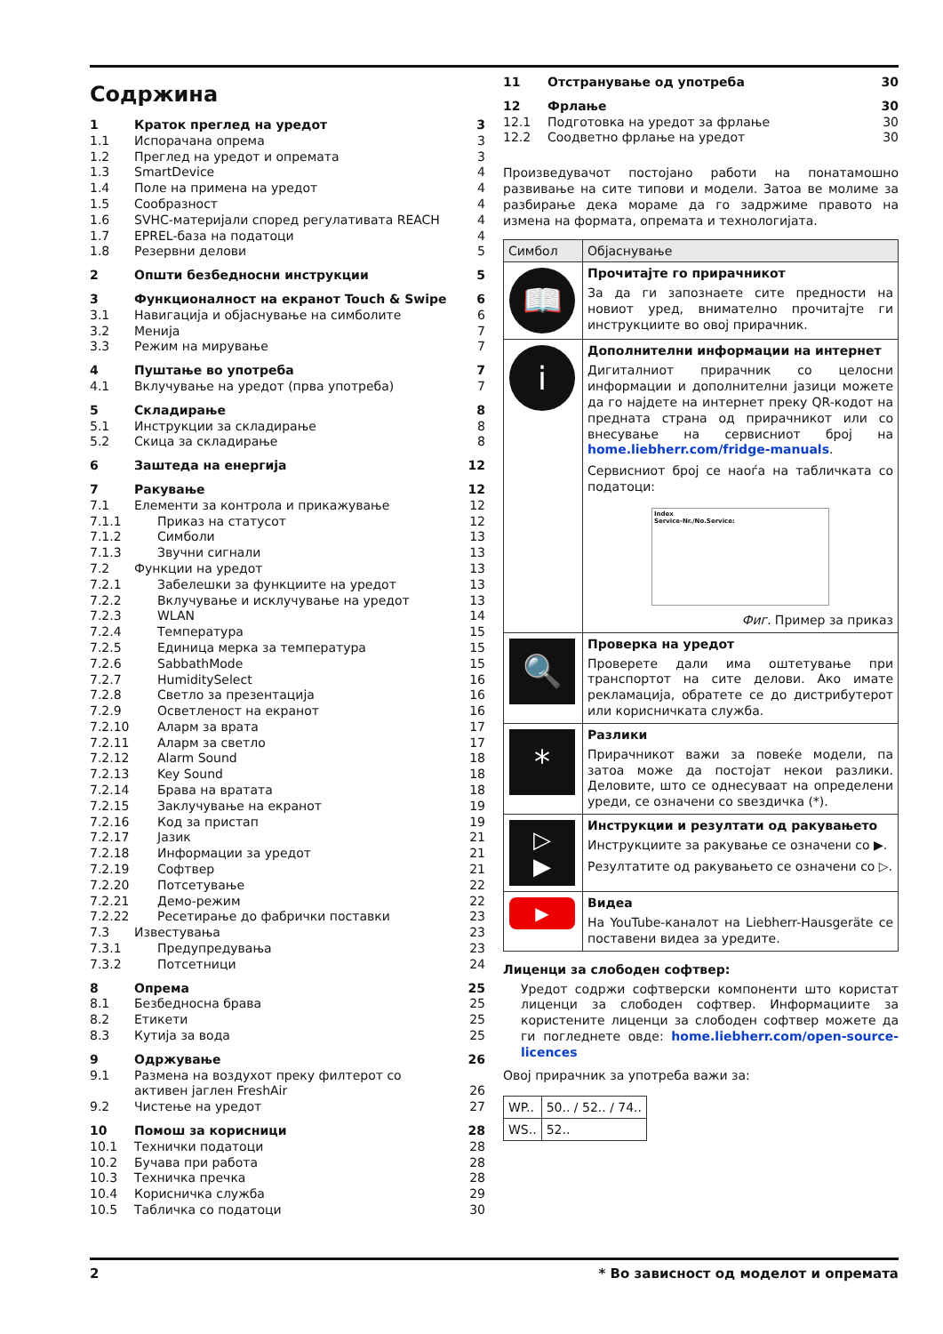Содржина
| 1 | Краток преглед на уредот | 3 |
| 1.1 | Испорачана опрема | 3 |
| 1.2 | Преглед на уредот и опремата | 3 |
| 1.3 | SmartDevice | 4 |
| 1.4 | Поле на примена на уредот | 4 |
| 1.5 | Сообразност | 4 |
| 1.6 | SVHC-материјали според регулативата REACH | 4 |
| 1.7 | EPREL-база на податоци | 4 |
| 1.8 | Резервни делови | 5 |
| 2 | Општи безбедносни инструкции | 5 |
| 3 | Функционалност на екранот Touch & Swipe | 6 |
| 3.1 | Навигација и објаснување на симболите | 6 |
| 3.2 | Менија | 7 |
| 3.3 | Режим на мирување | 7 |
| 4 | Пуштање во употреба | 7 |
| 4.1 | Вклучување на уредот (прва употреба) | 7 |
| 5 | Складирање | 8 |
| 5.1 | Инструкции за складирање | 8 |
| 5.2 | Скица за складирање | 8 |
| 6 | Заштеда на енергија | 12 |
| 7 | Ракување | 12 |
| 7.1 | Елементи за контрола и прикажување | 12 |
| 7.1.1 | Приказ на статусот | 12 |
| 7.1.2 | Симболи | 13 |
| 7.1.3 | Звучни сигнали | 13 |
| 7.2 | Функции на уредот | 13 |
| 7.2.1 | Забелешки за функциите на уредот | 13 |
| 7.2.2 | Вклучување и исклучување на уредот | 13 |
| 7.2.3 | WLAN | 14 |
| 7.2.4 | Температура | 15 |
| 7.2.5 | Единица мерка за температура | 15 |
| 7.2.6 | SabbathMode | 15 |
| 7.2.7 | HumiditySelect | 16 |
| 7.2.8 | Светло за презентација | 16 |
| 7.2.9 | Осветленост на екранот | 16 |
| 7.2.10 | Аларм за врата | 17 |
| 7.2.11 | Аларм за светло | 17 |
| 7.2.12 | Alarm Sound | 18 |
| 7.2.13 | Key Sound | 18 |
| 7.2.14 | Брава на вратата | 18 |
| 7.2.15 | Заклучување на екранот | 19 |
| 7.2.16 | Код за пристап | 19 |
| 7.2.17 | Јазик | 21 |
| 7.2.18 | Информации за уредот | 21 |
| 7.2.19 | Софтвер | 21 |
| 7.2.20 | Потсетување | 22 |
| 7.2.21 | Демо-режим | 22 |
| 7.2.22 | Ресетирање до фабрички поставки | 23 |
| 7.3 | Известувања | 23 |
| 7.3.1 | Предупредувања | 23 |
| 7.3.2 | Потсетници | 24 |
| 8 | Опрема | 25 |
| 8.1 | Безбедносна брава | 25 |
| 8.2 | Етикети | 25 |
| 8.3 | Кутија за вода | 25 |
| 9 | Одржување | 26 |
| 9.1 | Размена на воздухот преку филтерот со активен јаглен FreshAir | 26 |
| 9.2 | Чистење на уредот | 27 |
| 10 | Помош за корисници | 28 |
| 10.1 | Технички податоци | 28 |
| 10.2 | Бучава при работа | 28 |
| 10.3 | Техничка пречка | 28 |
| 10.4 | Корисничка служба | 29 |
| 10.5 | Табличка со податоци | 30 |
| 11 | Отстранување од употреба | 30 |
| 12 | Фрлање | 30 |
| 12.1 | Подготовка на уредот за фрлање | 30 |
| 12.2 | Соодветно фрлање на уредот | 30 |
Произведувачот постојано работи на понатамошно развивање на сите типови и модели. Затоа ве молиме за разбирање дека мораме да го задржиме правото на измена на формата, опремата и технологијата.
| Симбол | Објаснување |
| --- | --- |
| 📖 | Прочитајте го прирачникот За да ги запознаете сите предности на новиот уред, внимателно прочитајте ги инструкциите во овој прирачник. |
| i | Дополнителни информации на интернет Дигиталниот прирачник со целосни информации и дополнителни јазици можете да го најдете на интернет преку QR-кодот на предната страна од прирачникот или со внесување на сервисниот број на home.liebherr.com/fridge-manuals . Сервисниот број се наоѓа на табличката со податоци: Index Service-Nr./No.Service: Фиг. Пример за приказ |
| 🔍 | Проверка на уредот Проверете дали има оштетување при транспортот на сите делови. Ако имате рекламација, обратете се до дистрибутерот или корисничката служба. |
| * | Разлики Прирачникот важи за повеќе модели, па затоа може да постојат некои разлики. Деловите, што се однесуваат на определени уреди, се означени со ѕвездичка (*). |
| ▷ ▶ | Инструкции и резултати од ракувањето Инструкциите за ракување се означени со ▶. Резултатите од ракувањето се означени со ▷. |
| ▶ | Видеа На YouTube-каналот на Liebherr-Hausgeräte се поставени видеа за уредите. |
Лиценци за слободен софтвер:
Уредот содржи софтверски компоненти што користат лиценци за слободен софтвер. Информациите за користените лиценци за слободен софтвер можете да ги погледнете овде: home.liebherr.com/open-source-licences
Овој прирачник за употреба важи за:
| WP.. | 50.. / 52.. / 74.. |
| WS.. | 52.. |
2 * Во зависност од моделот и опремата